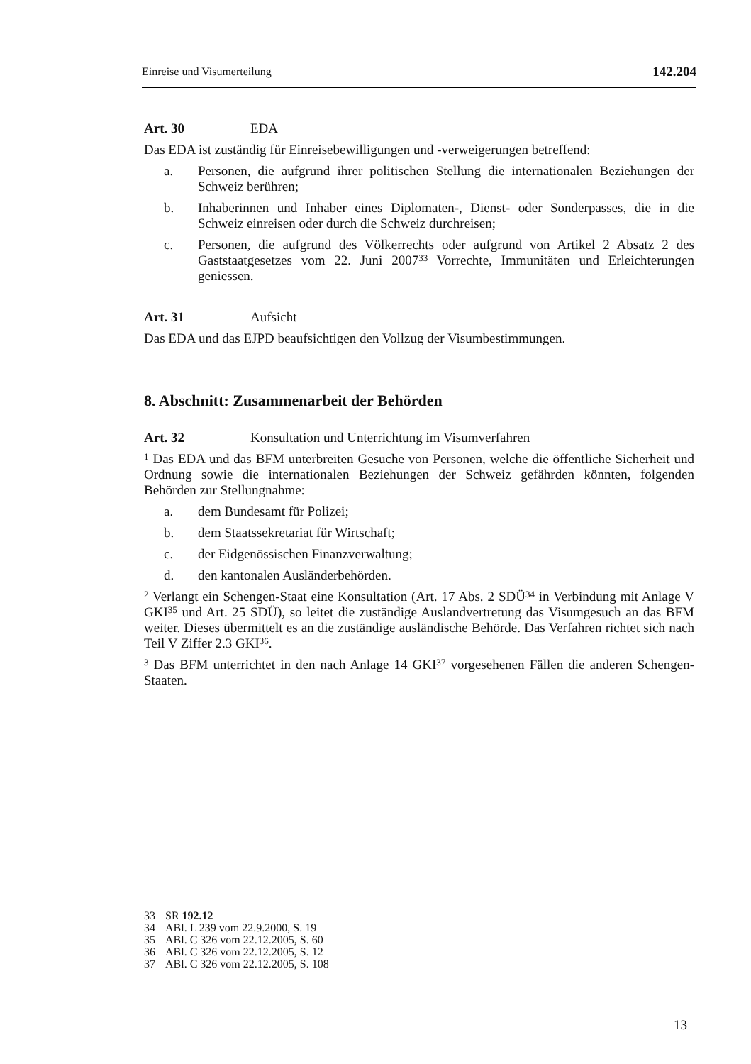Einreise und Visumerteilung 142.204
Art. 30 EDA
Das EDA ist zuständig für Einreisebewilligungen und -verweigerungen betreffend:
a. Personen, die aufgrund ihrer politischen Stellung die internationalen Beziehungen der Schweiz berühren;
b. Inhaberinnen und Inhaber eines Diplomaten-, Dienst- oder Sonderpasses, die in die Schweiz einreisen oder durch die Schweiz durchreisen;
c. Personen, die aufgrund des Völkerrechts oder aufgrund von Artikel 2 Absatz 2 des Gaststaatgesetzes vom 22. Juni 2007<sup>33</sup> Vorrechte, Immunitäten und Erleichterungen geniessen.
Art. 31 Aufsicht
Das EDA und das EJPD beaufsichtigen den Vollzug der Visumbestimmungen.
8. Abschnitt: Zusammenarbeit der Behörden
Art. 32 Konsultation und Unterrichtung im Visumverfahren
<sup>1</sup> Das EDA und das BFM unterbreiten Gesuche von Personen, welche die öffentliche Sicherheit und Ordnung sowie die internationalen Beziehungen der Schweiz gefährden könnten, folgenden Behörden zur Stellungnahme:
a. dem Bundesamt für Polizei;
b. dem Staatssekretariat für Wirtschaft;
c. der Eidgenössischen Finanzverwaltung;
d. den kantonalen Ausländerbehörden.
<sup>2</sup> Verlangt ein Schengen-Staat eine Konsultation (Art. 17 Abs. 2 SDÜ<sup>34</sup> in Verbindung mit Anlage V GKI<sup>35</sup> und Art. 25 SDÜ), so leitet die zuständige Auslandvertretung das Visumgesuch an das BFM weiter. Dieses übermittelt es an die zuständige ausländische Behörde. Das Verfahren richtet sich nach Teil V Ziffer 2.3 GKI<sup>36</sup>.
<sup>3</sup> Das BFM unterrichtet in den nach Anlage 14 GKI<sup>37</sup> vorgesehenen Fällen die anderen Schengen-Staaten.
33 SR 192.12
34 ABl. L 239 vom 22.9.2000, S. 19
35 ABl. C 326 vom 22.12.2005, S. 60
36 ABl. C 326 vom 22.12.2005, S. 12
37 ABl. C 326 vom 22.12.2005, S. 108
13